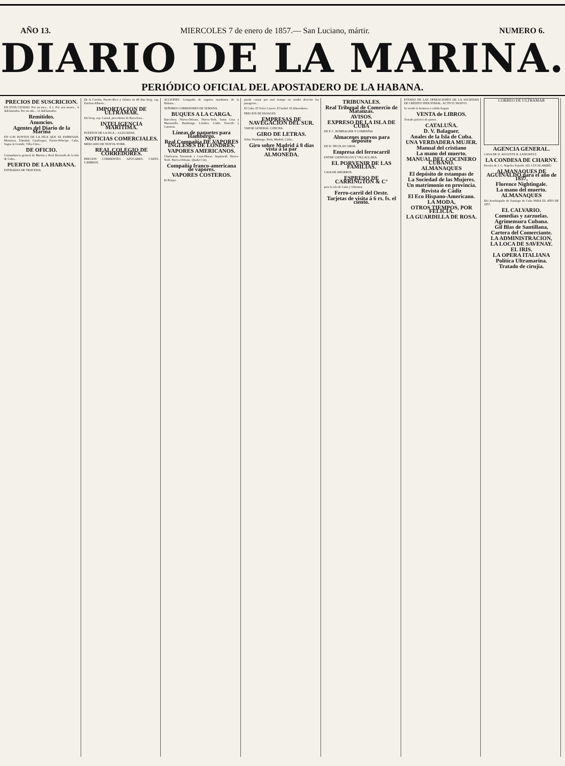AÑO 13. MIERCOLES 7 de enero de 1857.— San Luciano, mártir. NUMERO 6.
DIARIO DE LA MARINA.
PERIÓDICO OFICIAL DEL APOSTADERO DE LA HABANA.
PRECIOS DE SUSCRICION.
EN ESTA CIUDAD. Por un mes... $ 1. Por seis meses... 6 Adelantados. Por un año... 11 Adelantados.
Remitidos.
Anuncios.
Agentes del Diario de la Marina
EN LOS PUNTOS DE LA ISLA QUE SE ESPRESAN. Matanzas, Trinidad, Cienfuegos, Puerto-Príncipe, Cuba, Sagua la Grande, Villa-Clara...
DE OFICIO.
Comandancia general de Marina y Real Hacienda de la Isla de Cuba...
PUERTO DE LA HABANA.
ENTRADAS DE TRAVESIA.
De la Coruña, Puerto-Rico y Gibara en 48 dias berg. esp. Esteban Alberto...
IMPORTACION DE ULTRAMAR.
Del berg. esp. Casual, procedente de Barcelona...
INTELIGENCIA MARITIMA.
PUERTOS DE LA ISLA.—LLEGADAS.
NOTICIAS COMERCIALES.
MERCADO DE NUEVA-YORK.
REAL COLEGIO DE CORREDORES.
PRECIOS CORRIENTES. AZUCARES. CAFES. CAMBIOS.
ACCIONES. Compañía de seguros marítimos de la Habana...
SEÑORES CORREDORES DE SEMANA.
BUQUES A LA CARGA.
Barcelona. Nueva-Orleans. Nueva-York. Santa Cruz y Manzanillo. Hamburgo. Lóndres. Cádiz. Tenerife y Canarias.
Líneas de paquetes para Hamburgo.
Real Compañía DE VAPORES INGLESES DE LÓNDRES.
VAPORES AMERICANOS.
Charleston, Savannah y Cayo-Hueso. Aspinwall. Nueva-York. Nueva-Orleans. Quaker City.
Compañía franco-americana de vapores.
VAPORES COSTEROS.
El Pelayo.
pueda contar por mal tiempo no tendrá derecho los pasageros...
El Cuba. El Veloz Cayero. El Isabel. El Almendares.
PRECIOS DE PASAGES.
EMPRESAS DE NAVEGACION DEL SUR.
VAPOR GENERAL CONCHA.
GIRO DE LETRAS.
Sobre Hamburgo, París, Madrid, Cádiz...
Giro sobre Madrid á 8 dias vista á la par
ALMONEDA.
TRIBUNALES.
Real Tribunal de Comercio de Matanzas.
AVISOS.
EXPRESO DE LA ISLA DE CUBA
DE P. C. BOMBALIER Y COMPAÑIA
Almacenes nuevos para depósito
DE D. NICOLAS GIRAL
Empresa del ferrocarril
ENTRE CIENFUEGOS Y VILLACLARA.
EL PORVENIR DE LAS FAMILIAS.
CAJA DE AHORROS.
ESPRESO DE CARRINGTON & C°
para la isla de Cuba y Ultramar.
Ferro-carril del Oeste.
Tarjetas de visita á 6 rs. fs. el ciento.
ESTADO DE LAS OPERACIONES DE LA SOCIEDAD DE CRÉDITO INDUSTRIAL. ACTIVO. PASIVO.
Se vende la hermosa y sólida fragata
VENTA de LIBROS.
Tratado práctico de partos.
CATALUÑA.
D. V. Balaguer.
Anales de la Isla de Cuba.
UNA VERDADERA MUJER.
Manual del cristiano
La mano del muerto.
MANUAL DEL COCINERO CUBANO.
ALMANAQUES
El depósito de estampas de
La Sociedad de las Mujeres.
Un matrimonio en provincia.
Revista de Cádiz
El Eco Hispano-Americano.
LA MODA,
OTROS TIEMPOS, POR FELICIA.
LA GUARDILLA DE ROSA.
CORREO DE ULTRAMAR
AGENCIA GENERAL.
CASA DE D. AUGUSTE R. LANGWELT.
LA CONDESA DE CHARNY.
Poesías de J. C. Napoles Fajardo. (EL CUCALAMBÉ)
ALMANAQUES DE AGUINALDO para el año de 1857,
Florence Nightingale.
La mano del muerto.
ALMANAQUES
Del Arzobispado de Santiago de Cuba PARA EL AÑO DE 1857.
EL CALVARIO.
Comedias y zarzuelas.
Agrimensura Cubana.
Gil Blas de Santillana,
Cartera del Comerciante.
LA ADMINISTRACION,
LA LOCA DE SAVENAY.
EL IRIS.
LA OPERA ITALIANA
Política Ultramarina.
Tratado de cirujía.